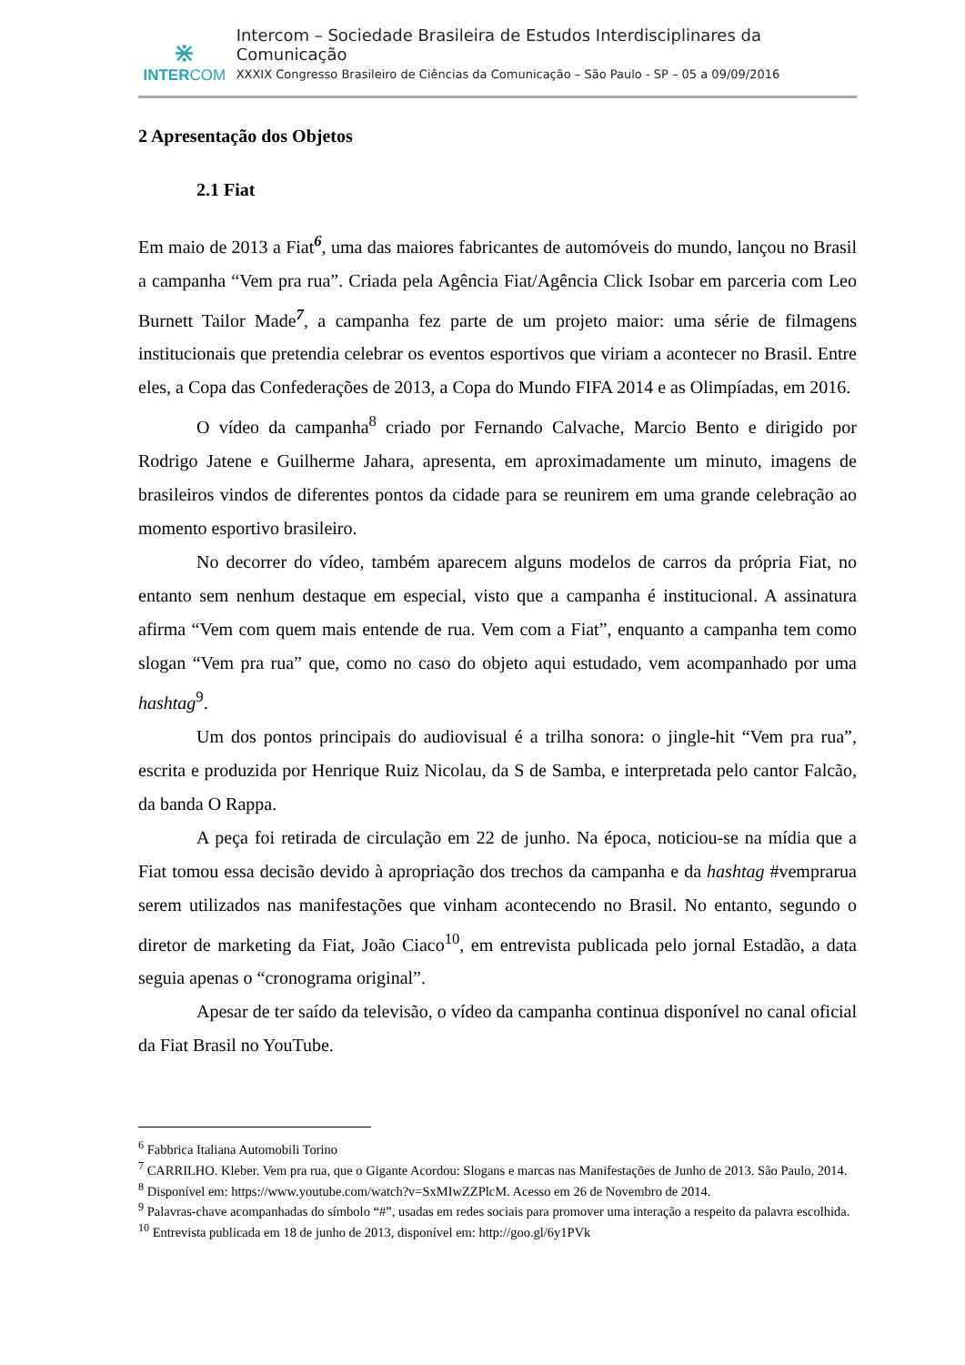⋇
INTERCOM
Intercom – Sociedade Brasileira de Estudos Interdisciplinares da Comunicação
XXXIX Congresso Brasileiro de Ciências da Comunicação – São Paulo - SP – 05 a 09/09/2016
2 Apresentação dos Objetos
2.1 Fiat
Em maio de 2013 a Fiat<sup>6</sup>, uma das maiores fabricantes de automóveis do mundo, lançou no Brasil a campanha “Vem pra rua”. Criada pela Agência Fiat/Agência Click Isobar em parceria com Leo Burnett Tailor Made<sup>7</sup>, a campanha fez parte de um projeto maior: uma série de filmagens institucionais que pretendia celebrar os eventos esportivos que viriam a acontecer no Brasil. Entre eles, a Copa das Confederações de 2013, a Copa do Mundo FIFA 2014 e as Olimpíadas, em 2016.
O vídeo da campanha<sup>8</sup> criado por Fernando Calvache, Marcio Bento e dirigido por Rodrigo Jatene e Guilherme Jahara, apresenta, em aproximadamente um minuto, imagens de brasileiros vindos de diferentes pontos da cidade para se reunirem em uma grande celebração ao momento esportivo brasileiro.
No decorrer do vídeo, também aparecem alguns modelos de carros da própria Fiat, no entanto sem nenhum destaque em especial, visto que a campanha é institucional. A assinatura afirma “Vem com quem mais entende de rua. Vem com a Fiat”, enquanto a campanha tem como slogan “Vem pra rua” que, como no caso do objeto aqui estudado, vem acompanhado por uma hashtag<sup>9</sup>.
Um dos pontos principais do audiovisual é a trilha sonora: o jingle-hit “Vem pra rua”, escrita e produzida por Henrique Ruiz Nicolau, da S de Samba, e interpretada pelo cantor Falcão, da banda O Rappa.
A peça foi retirada de circulação em 22 de junho. Na época, noticiou-se na mídia que a Fiat tomou essa decisão devido à apropriação dos trechos da campanha e da hashtag #vemprarua serem utilizados nas manifestações que vinham acontecendo no Brasil. No entanto, segundo o diretor de marketing da Fiat, João Ciaco<sup>10</sup>, em entrevista publicada pelo jornal Estadão, a data seguia apenas o “cronograma original”.
Apesar de ter saído da televisão, o vídeo da campanha continua disponível no canal oficial da Fiat Brasil no YouTube.
<sup>6</sup> Fabbrica Italiana Automobili Torino
<sup>7</sup> CARRILHO. Kleber. Vem pra rua, que o Gigante Acordou: Slogans e marcas nas Manifestações de Junho de 2013. São Paulo, 2014.
<sup>8</sup> Disponível em: https://www.youtube.com/watch?v=SxMIwZZPlcM. Acesso em 26 de Novembro de 2014.
<sup>9</sup> Palavras-chave acompanhadas do símbolo “#”, usadas em redes sociais para promover uma interação a respeito da palavra escolhida.
<sup>10</sup> Entrevista publicada em 18 de junho de 2013, disponível em: http://goo.gl/6y1PVk